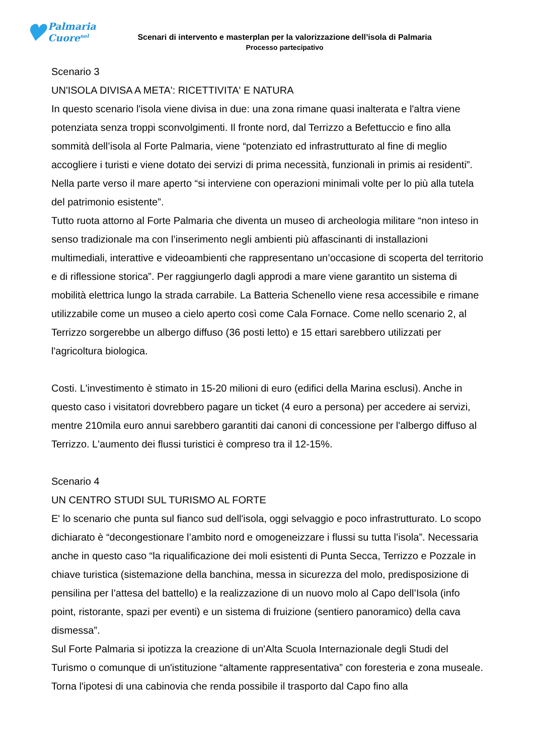♥ Palmaria
Cuore<sup>nel</sup>
Scenari di intervento e masterplan per la valorizzazione dell’isola di Palmaria
Processo partecipativo
Scenario 3
UN'ISOLA DIVISA A META': RICETTIVITA' E NATURA
In questo scenario l'isola viene divisa in due: una zona rimane quasi inalterata e l'altra viene potenziata senza troppi sconvolgimenti. Il fronte nord, dal Terrizzo a Befettuccio e fino alla sommità dell’isola al Forte Palmaria, viene “potenziato ed infrastrutturato al fine di meglio accogliere i turisti e viene dotato dei servizi di prima necessità, funzionali in primis ai residenti”. Nella parte verso il mare aperto “si interviene con operazioni minimali volte per lo più alla tutela del patrimonio esistente”.
Tutto ruota attorno al Forte Palmaria che diventa un museo di archeologia militare “non inteso in senso tradizionale ma con l’inserimento negli ambienti più affascinanti di installazioni multimediali, interattive e videoambienti che rappresentano un’occasione di scoperta del territorio e di riflessione storica”. Per raggiungerlo dagli approdi a mare viene garantito un sistema di mobilità elettrica lungo la strada carrabile. La Batteria Schenello viene resa accessibile e rimane utilizzabile come un museo a cielo aperto così come Cala Fornace. Come nello scenario 2, al Terrizzo sorgerebbe un albergo diffuso (36 posti letto) e 15 ettari sarebbero utilizzati per l'agricoltura biologica.
Costi. L'investimento è stimato in 15-20 milioni di euro (edifici della Marina esclusi). Anche in questo caso i visitatori dovrebbero pagare un ticket (4 euro a persona) per accedere ai servizi, mentre 210mila euro annui sarebbero garantiti dai canoni di concessione per l'albergo diffuso al Terrizzo. L'aumento dei flussi turistici è compreso tra il 12-15%.
Scenario 4
UN CENTRO STUDI SUL TURISMO AL FORTE
E' lo scenario che punta sul fianco sud dell'isola, oggi selvaggio e poco infrastrutturato. Lo scopo dichiarato è “decongestionare l’ambito nord e omogeneizzare i flussi su tutta l’isola”. Necessaria anche in questo caso “la riqualificazione dei moli esistenti di Punta Secca, Terrizzo e Pozzale in chiave turistica (sistemazione della banchina, messa in sicurezza del molo, predisposizione di pensilina per l’attesa del battello) e la realizzazione di un nuovo molo al Capo dell’Isola (info point, ristorante, spazi per eventi) e un sistema di fruizione (sentiero panoramico) della cava dismessa”.
Sul Forte Palmaria si ipotizza la creazione di un'Alta Scuola Internazionale degli Studi del Turismo o comunque di un'istituzione “altamente rappresentativa” con foresteria e zona museale. Torna l'ipotesi di una cabinovia che renda possibile il trasporto dal Capo fino alla